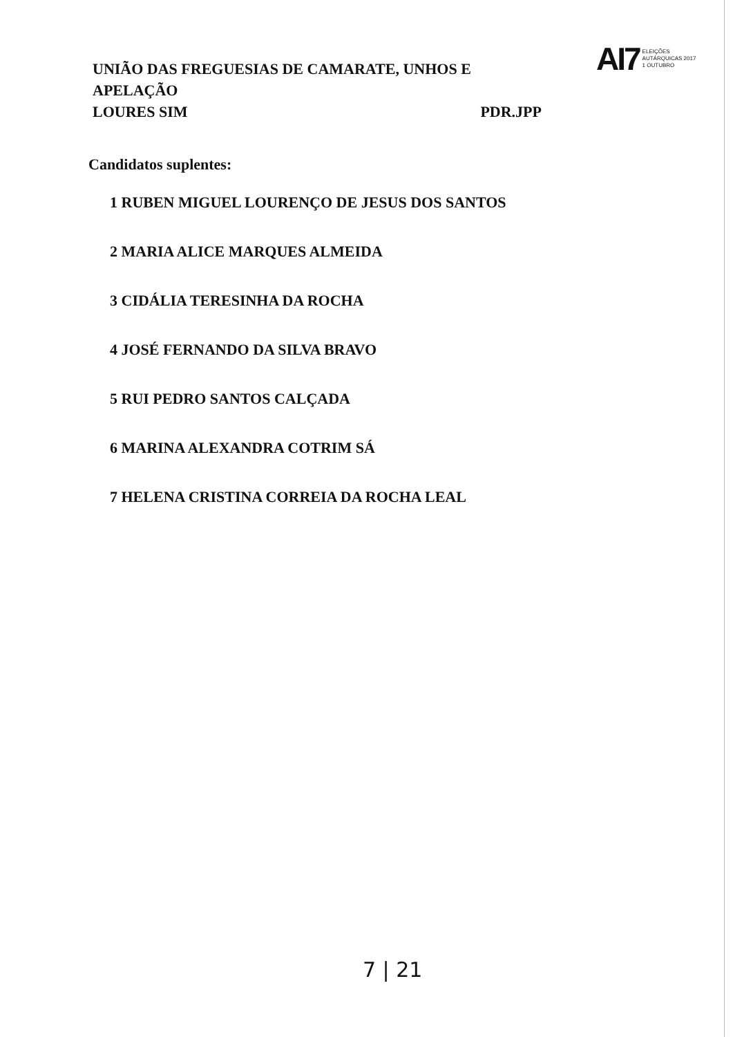UNIÃO DAS FREGUESIAS DE CAMARATE, UNHOS E
APELAÇÃO
LOURES SIM PDR.JPP
AI7 ELEIÇÕES
AUTÁRQUICAS 2017
1 OUTUBRO
Candidatos suplentes:
1 RUBEN MIGUEL LOURENÇO DE JESUS DOS SANTOS
2 MARIA ALICE MARQUES ALMEIDA
3 CIDÁLIA TERESINHA DA ROCHA
4 JOSÉ FERNANDO DA SILVA BRAVO
5 RUI PEDRO SANTOS CALÇADA
6 MARINA ALEXANDRA COTRIM SÁ
7 HELENA CRISTINA CORREIA DA ROCHA LEAL
7 | 21